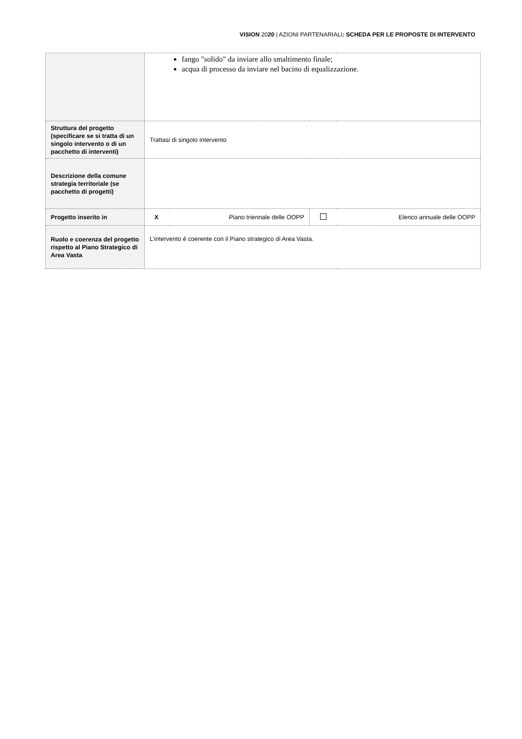VISION 2020 | AZIONI PARTENARIALI: SCHEDA PER LE PROPOSTE DI INTERVENTO
| | fango "solido" da inviare allo smaltimento finale; acqua di processo da inviare nel bacino di equalizzazione. | | | |
| Struttura del progetto (specificare se si tratta di un singolo intervento o di un pacchetto di interventi) | Trattasi di singolo intervento | | | |
| Descrizione della comune strategia territoriale (se pacchetto di progetti) | | | | |
| Progetto inserito in | X | Piano triennale delle OOPP | | Elenco annuale delle OOPP |
| Ruolo e coerenza del progetto rispetto al Piano Strategico di Area Vasta | L’intervento è coerente con il Piano strategico di Area Vasta. | | | |